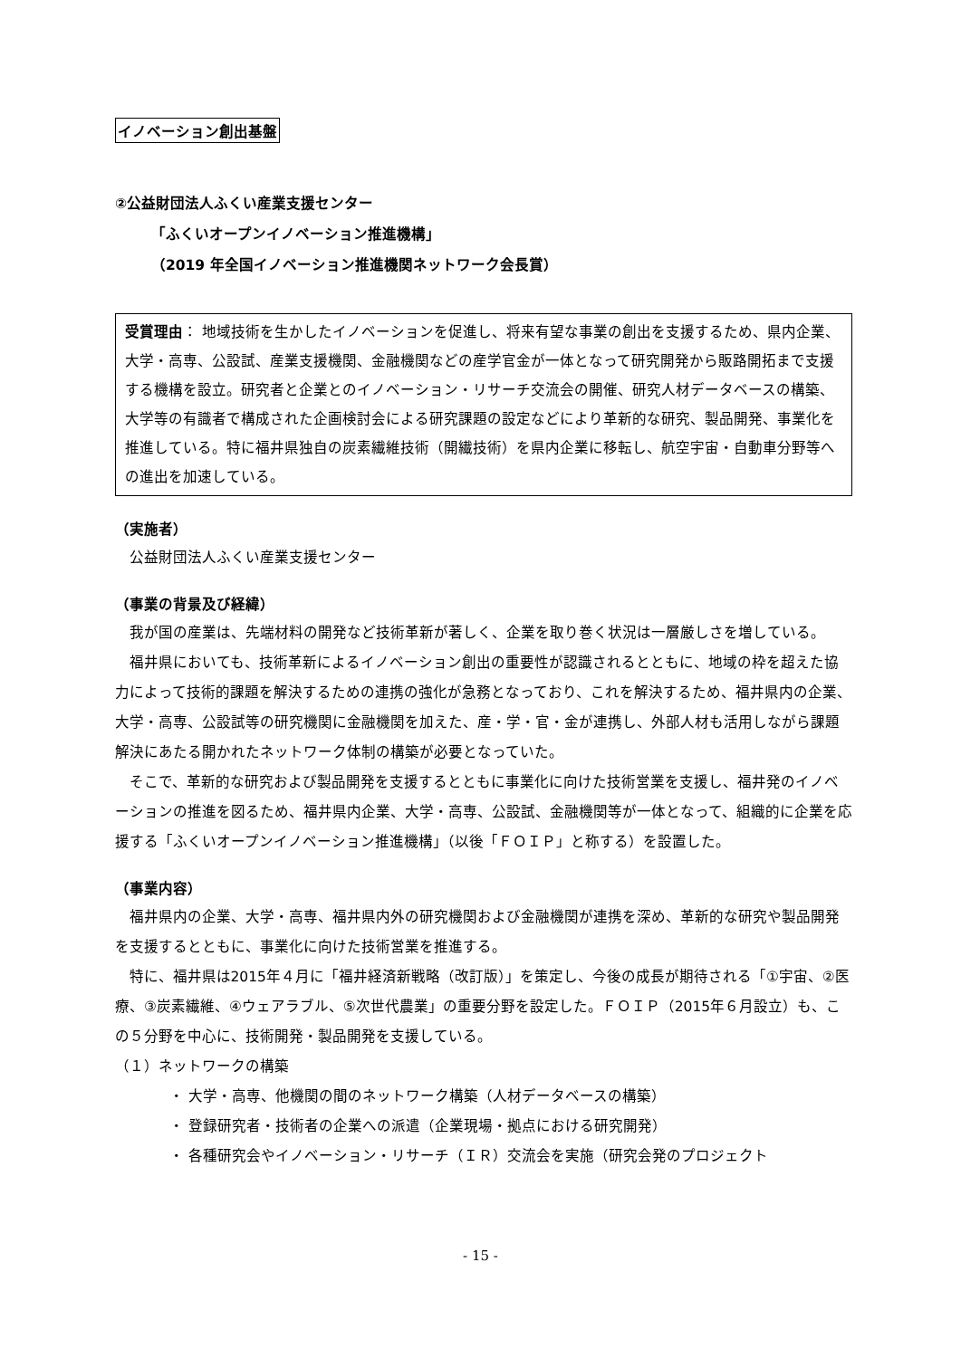イノベーション創出基盤
②公益財団法人ふくい産業支援センター
「ふくいオープンイノベーション推進機構」
（2019 年全国イノベーション推進機関ネットワーク会長賞）
受賞理由： 地域技術を生かしたイノベーションを促進し、将来有望な事業の創出を支援するため、県内企業、大学・高専、公設試、産業支援機関、金融機関などの産学官金が一体となって研究開発から販路開拓まで支援する機構を設立。研究者と企業とのイノベーション・リサーチ交流会の開催、研究人材データベースの構築、大学等の有識者で構成された企画検討会による研究課題の設定などにより革新的な研究、製品開発、事業化を推進している。特に福井県独自の炭素繊維技術（開繊技術）を県内企業に移転し、航空宇宙・自動車分野等への進出を加速している。
（実施者）
公益財団法人ふくい産業支援センター
（事業の背景及び経緯）
我が国の産業は、先端材料の開発など技術革新が著しく、企業を取り巻く状況は一層厳しさを増している。
福井県においても、技術革新によるイノベーション創出の重要性が認識されるとともに、地域の枠を超えた協力によって技術的課題を解決するための連携の強化が急務となっており、これを解決するため、福井県内の企業、大学・高専、公設試等の研究機関に金融機関を加えた、産・学・官・金が連携し、外部人材も活用しながら課題解決にあたる開かれたネットワーク体制の構築が必要となっていた。
そこで、革新的な研究および製品開発を支援するとともに事業化に向けた技術営業を支援し、福井発のイノベーションの推進を図るため、福井県内企業、大学・高専、公設試、金融機関等が一体となって、組織的に企業を応援する「ふくいオープンイノベーション推進機構」（以後「ＦＯＩＰ」と称する）を設置した。
（事業内容）
福井県内の企業、大学・高専、福井県内外の研究機関および金融機関が連携を深め、革新的な研究や製品開発を支援するとともに、事業化に向けた技術営業を推進する。
特に、福井県は2015年４月に「福井経済新戦略（改訂版）」を策定し、今後の成長が期待される「①宇宙、②医療、③炭素繊維、④ウェアラブル、⑤次世代農業」の重要分野を設定した。ＦＯＩＰ（2015年６月設立）も、この５分野を中心に、技術開発・製品開発を支援している。
（１）ネットワークの構築
・ 大学・高専、他機関の間のネットワーク構築（人材データベースの構築）
・ 登録研究者・技術者の企業への派遣（企業現場・拠点における研究開発）
・ 各種研究会やイノベーション・リサーチ（ＩＲ）交流会を実施（研究会発のプロジェクト
- 15 -